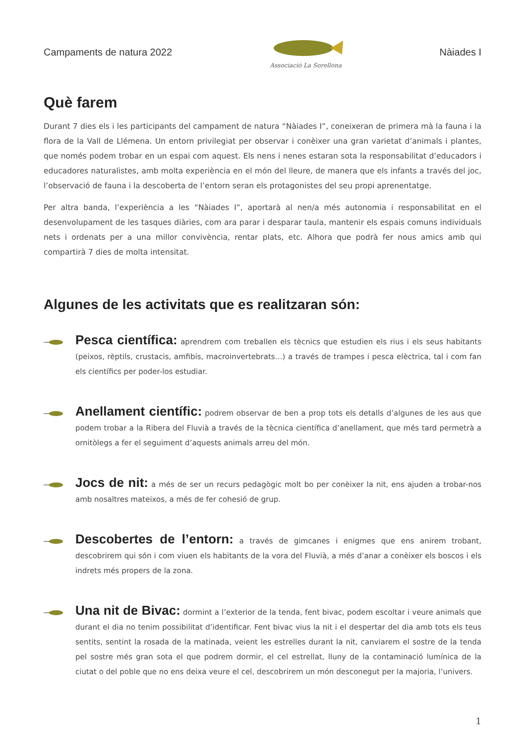Campaments de natura 2022
Associació La Sorellona
Nàiades I
Què farem
Durant 7 dies els i les participants del campament de natura “Nàiades I”, coneixeran de primera mà la fauna i la flora de la Vall de Llémena. Un entorn privilegiat per observar i conèixer una gran varietat d’animals i plantes, que només podem trobar en un espai com aquest. Els nens i nenes estaran sota la responsabilitat d’educadors i educadores naturalistes, amb molta experiència en el món del lleure, de manera que els infants a través del joc, l’observació de fauna i la descoberta de l’entorn seran els protagonistes del seu propi aprenentatge.
Per altra banda, l’experiència a les “Nàiades I”, aportarà al nen/a més autonomia i responsabilitat en el desenvolupament de les tasques diàries, com ara parar i desparar taula, mantenir els espais comuns individuals nets i ordenats per a una millor convivència, rentar plats, etc. Alhora que podrà fer nous amics amb qui compartirà 7 dies de molta intensitat.
Algunes de les activitats que es realitzaran són:
Pesca científica: aprendrem com treballen els tècnics que estudien els rius i els seus habitants (peixos, rèptils, crustacis, amfibis, macroinvertebrats…) a través de trampes i pesca elèctrica, tal i com fan els científics per poder-los estudiar.
Anellament científic: podrem observar de ben a prop tots els detalls d’algunes de les aus que podem trobar a la Ribera del Fluvià a través de la tècnica científica d’anellament, que més tard permetrà a ornitòlegs a fer el seguiment d’aquests animals arreu del món.
Jocs de nit: a més de ser un recurs pedagògic molt bo per conèixer la nit, ens ajuden a trobar-nos amb nosaltres mateixos, a més de fer cohesió de grup.
Descobertes de l’entorn: a través de gimcanes i enigmes que ens anirem trobant, descobrirem qui són i com viuen els habitants de la vora del Fluvià, a més d’anar a conèixer els boscos i els indrets més propers de la zona.
Una nit de Bivac: dormint a l’exterior de la tenda, fent bivac, podem escoltar i veure animals que durant el dia no tenim possibilitat d’identificar. Fent bivac vius la nit i el despertar del dia amb tots els teus sentits, sentint la rosada de la matinada, veient les estrelles durant la nit, canviarem el sostre de la tenda pel sostre més gran sota el que podrem dormir, el cel estrellat, lluny de la contaminació lumínica de la ciutat o del poble que no ens deixa veure el cel, descobrirem un món desconegut per la majoria, l’univers.
1